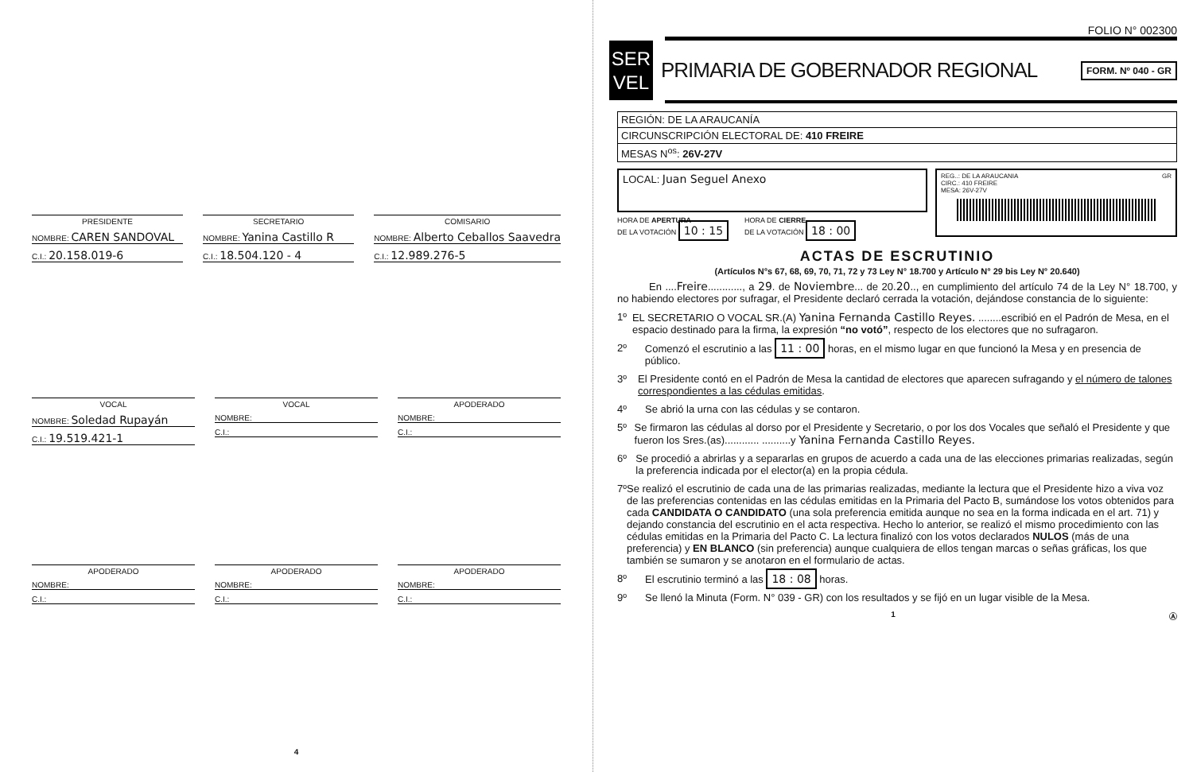PRESIDENTE
NOMBRE: CAREN SANDOVAL
C.I.: 20.158.019-6
SECRETARIO
NOMBRE: Yanina Castillo R
C.I.: 18.504.120 - 4
COMISARIO
NOMBRE: Alberto Ceballos Saavedra
C.I.: 12.989.276-5
VOCAL
NOMBRE: Soledad Rupayán
C.I.: 19.519.421-1
VOCAL
NOMBRE:
C.I.:
APODERADO
NOMBRE:
C.I.:
APODERADO
NOMBRE:
C.I.:
APODERADO
NOMBRE:
C.I.:
APODERADO
NOMBRE:
C.I.:
4
FOLIO N° 002300
SER
VEL
PRIMARIA DE GOBERNADOR REGIONAL
FORM. Nº 040 - GR
REGIÓN: DE LA ARAUCANÍA
CIRCUNSCRIPCIÓN ELECTORAL DE: 410 FREIRE
MESAS N<sup>os</sup>: 26V-27V
LOCAL: Juan Seguel Anexo
HORA DE APERTURA
DE LA VOTACIÓN 10 : 15 HORA DE CIERRE
DE LA VOTACIÓN 18 : 00
REG..: DE LA ARAUCANIA GR
CIRC.: 410 FREIRE
MESA: 26V-27V
ACTAS DE ESCRUTINIO
(Artículos N°s 67, 68, 69, 70, 71, 72 y 73 Ley N° 18.700 y Artículo N° 29 bis Ley N° 20.640)
En ....Freire............, a 29. de Noviembre... de 20.20.., en cumplimiento del artículo 74 de la Ley N° 18.700, y no habiendo electores por sufragar, el Presidente declaró cerrada la votación, dejándose constancia de lo siguiente:
1º EL SECRETARIO O VOCAL SR.(A) Yanina Fernanda Castillo Reyes. ........escribió en el Padrón de Mesa, en el espacio destinado para la firma, la expresión “no votó”, respecto de los electores que no sufragaron.
2º Comenzó el escrutinio a las 11 : 00 horas, en el mismo lugar en que funcionó la Mesa y en presencia de público.
3º El Presidente contó en el Padrón de Mesa la cantidad de electores que aparecen sufragando y el número de talones correspondientes a las cédulas emitidas.
4º Se abrió la urna con las cédulas y se contaron.
5º Se firmaron las cédulas al dorso por el Presidente y Secretario, o por los dos Vocales que señaló el Presidente y que fueron los Sres.(as)............ ..........y Yanina Fernanda Castillo Reyes.
6º Se procedió a abrirlas y a separarlas en grupos de acuerdo a cada una de las elecciones primarias realizadas, según la preferencia indicada por el elector(a) en la propia cédula.
7º Se realizó el escrutinio de cada una de las primarias realizadas, mediante la lectura que el Presidente hizo a viva voz de las preferencias contenidas en las cédulas emitidas en la Primaria del Pacto B, sumándose los votos obtenidos para cada CANDIDATA O CANDIDATO (una sola preferencia emitida aunque no sea en la forma indicada en el art. 71) y dejando constancia del escrutinio en el acta respectiva. Hecho lo anterior, se realizó el mismo procedimiento con las cédulas emitidas en la Primaria del Pacto C. La lectura finalizó con los votos declarados NULOS (más de una preferencia) y EN BLANCO (sin preferencia) aunque cualquiera de ellos tengan marcas o señas gráficas, los que también se sumaron y se anotaron en el formulario de actas.
8º El escrutinio terminó a las 18 : 08 horas.
9º Se llenó la Minuta (Form. N° 039 - GR) con los resultados y se fijó en un lugar visible de la Mesa.
1 Ⓐ